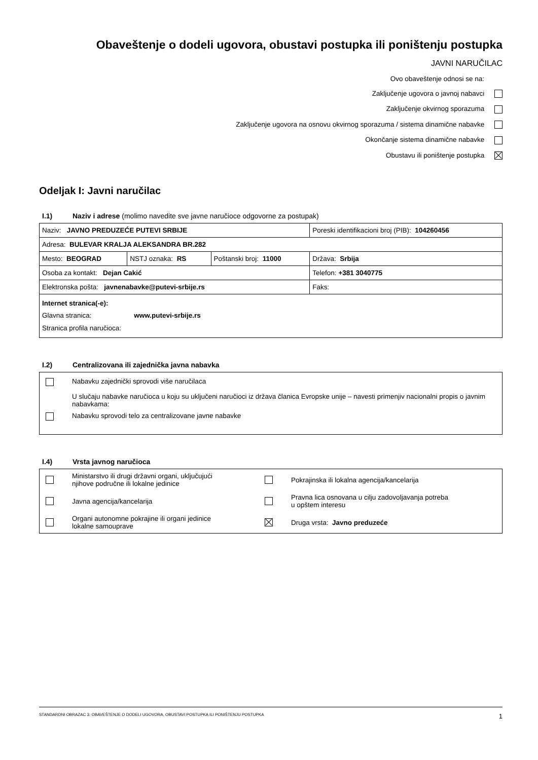Obaveštenje o dodeli ugovora, obustavi postupka ili poništenju postupka
JAVNI NARUČILAC
Ovo obaveštenje odnosi se na:
Zaključenje ugovora o javnoj nabavci
Zaključenje okvirnog sporazuma
Zaključenje ugovora na osnovu okvirnog sporazuma / sistema dinamične nabavke
Okončanje sistema dinamične nabavke
Obustavu ili poništenje postupka
Odeljak I: Javni naručilac
I.1) Naziv i adrese (molimo navedite sve javne naručioce odgovorne za postupak)
| Naziv: JAVNO PREDUZEĆE PUTEVI SRBIJE | | | Poreski identifikacioni broj (PIB): 104260456 |
| Adresa: BULEVAR KRALJA ALEKSANDRA BR.282 | | | |
| Mesto: BEOGRAD | NSTJ oznaka: RS | Poštanski broj: 11000 | Država: Srbija |
| Osoba za kontakt: Dejan Cakić | | | Telefon: +381 3040775 |
| Elektronska pošta: javnenabavke@putevi-srbije.rs | | | Faks: |
| Internet stranica(-e): Glavna stranica: www.putevi-srbije.rs Stranica profila naručioca: | | | |
I.2) Centralizovana ili zajednička javna nabavka
Nabavku zajednički sprovodi više naručilaca
U slučaju nabavke naručioca u koju su uključeni naručioci iz država članica Evropske unije – navesti primenjiv nacionalni propis o javnim nabavkama:
Nabavku sprovodi telo za centralizovane javne nabavke
I.4) Vrsta javnog naručioca
Ministarstvo ili drugi državni organi, uključujući
njihove područne ili lokalne jedinice
Pokrajinska ili lokalna agencija/kancelarija
Javna agencija/kancelarija
Pravna lica osnovana u cilju zadovoljavanja potreba
u opštem interesu
Organi autonomne pokrajine ili organi jedinice
lokalne samouprave
Druga vrsta: Javno preduzeće
STANDARDNI OBRAZAC 3: OBAVEŠTENJE O DODELI UGOVORA, OBUSTAVI POSTUPKA ILI PONIŠTENJU POSTUPKA 1